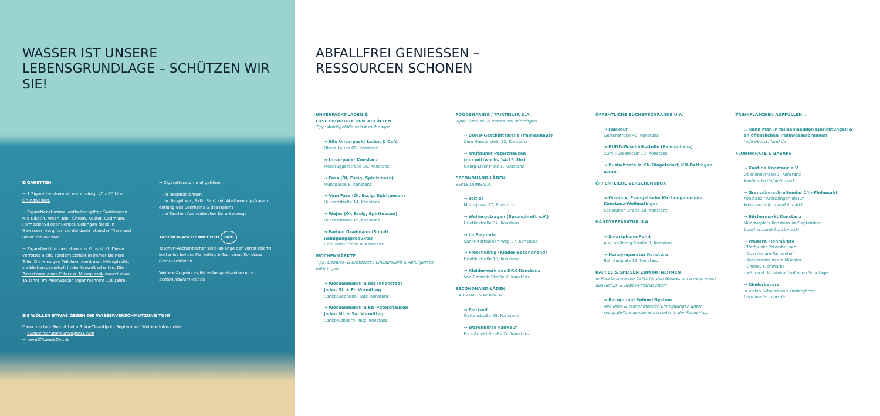WASSER IST UNSERE LEBENSGRUNDLAGE – SCHÜTZEN WIR SIE!
ZIGARETTEN
→ 1 Zigarettenstummel verunreinigt 40 – 60 Liter Grundwasser.
→ Zigarettenstummel enthalten giftige Substanzen wie Nikotin, Arsen, Blei, Chrom, Kupfer, Cadmium, Formaldehyd oder Benzol. Gelangen diese in Gewässer, vergiften sie die darin lebenden Tiere und unser Trinkwasser.
→ Zigarettenfilter bestehen aus Kunststoff. Dieser verrottet nicht, sondern zerfällt in immer kleinere Teile. Die winzigen Teilchen nennt man Mikroplastik, sie bleiben dauerhaft in der Umwelt erhalten. Die Zersetzung eines Filters zu Mikroplastik dauert etwa 15 Jahre, im Meerwasser sogar mehrere 100 Jahre.
→ Zigarettenstummel gehören …
… in Restmülltonnen
… in die gelben „BallotBins“ mit Abstimmungsfragen entlang des Seerheins & des Hafens
… in Taschen-Aschenbecher für unterwegs
TASCHEN-ASCHENBECHER TIPP
Taschen-Aschenbecher sind (solange der Vorrat reicht) kostenlos bei der Marketing & Tourismus Konstanz GmbH erhältlich.
Weitere Angebote gibt es beispielsweise unter achteaufdieumwelt.de
SIE WOLLEN ETWAS GEGEN DIE WASSERVERSCHMUTZUNG TUN?
Dann machen Sie mit beim RhineCleanUp im September! Weitere Infos unter:
→ akmuellkonstanz.wordpress.com
→ worldCleanupDay.de
ABFALLFREI GENIESSEN –
RESSOURCEN SCHONEN
UNVERPACKT-LÄDEN &
LOSE PRODUKTE ZUM ABFÜLLEN
Tipp: Abfüllgefäße selbst mitbringen
→ Silo Unverpackt Laden & Café
Obere Laube 65, Konstanz
→ Unverpackt Konstanz
Mosbruggerstraße 16, Konstanz
→ Fass (Öl, Essig, Spirituosen)
Münzgasse 6, Konstanz
→ Vom Fass (Öl, Essig, Spirituosen)
Hussenstraße 14, Konstanz
→ Wajos (Öl, Essig, Spirituosen)
Hussenstraße 19, Konstanz
→ Farben Gradmann (Sonett Reinigungsprodukte)
Carl-Benz-Straße 8, Konstanz
WOCHENMÄRKTE
Tipp: Gemüse- & Brotbeutel, Einkaufskorb & Abfüllgefäße mitbringen
→ Wochenmarkt in der Innenstadt
Jeden Di. + Fr. Vormittag
Sankt-Stephans-Platz, Konstanz
→ Wochenmarkt in KN-Petershausen
Jeden Mi. + Sa. Vormittag
Sankt-Gebhard-Platz, Konstanz
FOODSHARING / FAIRTEILER U.A.
Tipp: Gemüse- & Brotbeutel mitbringen
→ BUND-Geschäftsstelle (Palmenhaus)
Zum Hussenstein 12, Konstanz
→ Treffpunkt Petershausen
(nur mittwochs 14–15 Uhr)
Georg-Elser-Platz 1, Konstanz
SECONDHAND-LÄDEN
BEKLEIDUNG U.A.
→ zeitlos
Münzgasse 17, Konstanz
→ Weitergetragen (Sprungbrett e.V.)
Hüetlinstraße 34, Konstanz
→ La Segunda
Sankt-Katharinen-Weg 37, Konstanz
→ Froschkönig (Kinder-Secondhand)
Hüetlinstraße 10, Konstanz
→ Kleiderwerk des DRK Konstanz
Von-Emmich-Straße 2, Konstanz
SECONDHAND-LÄDEN
HAUSHALT & WOHNEN
→ Fairkauf
Gartenstraße 48, Konstanz
→ Warenbörse Fairkauf
Fritz-Arnold-Straße 2c, Konstanz
ÖFFENTLICHE BÜCHERSCHRÄNKE U.A.
→ Fairkauf
Gartenstraße 48, Konstanz
→ BUND-Geschäftsstelle (Palmenhaus)
Zum Hussenstein 12, Konstanz
→ Bushaltestelle KN-Dingelsdorf, KN-Dettingen u.v.m.
ÖFFENTLICHE VERSCHENKBOX
→ Givebox, Evangelische Kirchengemeinde Konstanz-Wollmatingen
Karlsruher Straße 10, Konstanz
HANDYREPARATUR U.A.
→ Smartphone-Point
August-Borsig-Straße 9, Konstanz
→ Handyreparatur Konstanz
Bahnhofplatz 12, Konstanz
KAFFEE & SPEISEN ZUM MITNEHMEN
In Konstanz nutzen Cafés für den Genuss unterwegs meist das Recup- & Rebowl-Pfandsystem
→ Recup- und Rebowl-System
Alle Infos & teilnehmenden Einrichtungen unter recup.de/fuer-konsumenten oder in der Recup-App
TRINKFLASCHEN AUFFÜLLEN …
… kann man in teilnehmenden Einrichtungen & an öffentlichen Trinkwasserbrunnen
refill-deutschland.de
FLOHMÄRKTE & BASARE
→ Kantine Konstanz e.V.
Oberlohnstraße 3, Konstanz
kantine-kn.de/vlohmarkt
→ Grenzüberschreitender 24h-Flohmarkt
Konstanz / Kreuzlingen im Juni
konstanz-info.com/flohmarkt
→ Büchermarkt Konstanz
Münsterplatz Konstanz im September
buechermarkt-konstanz.de
→ Weitere Flohmärkte
- Treffpunkt Petershausen
- Quartier am Tannenhof
- Kulturzentrum am Münster
- Chérisy Flohmarkt
- während der Verkaufsoffenen Sonntage
→ Kinderbasare
In vielen Schulen und Kindergärten
hermine-termine.de